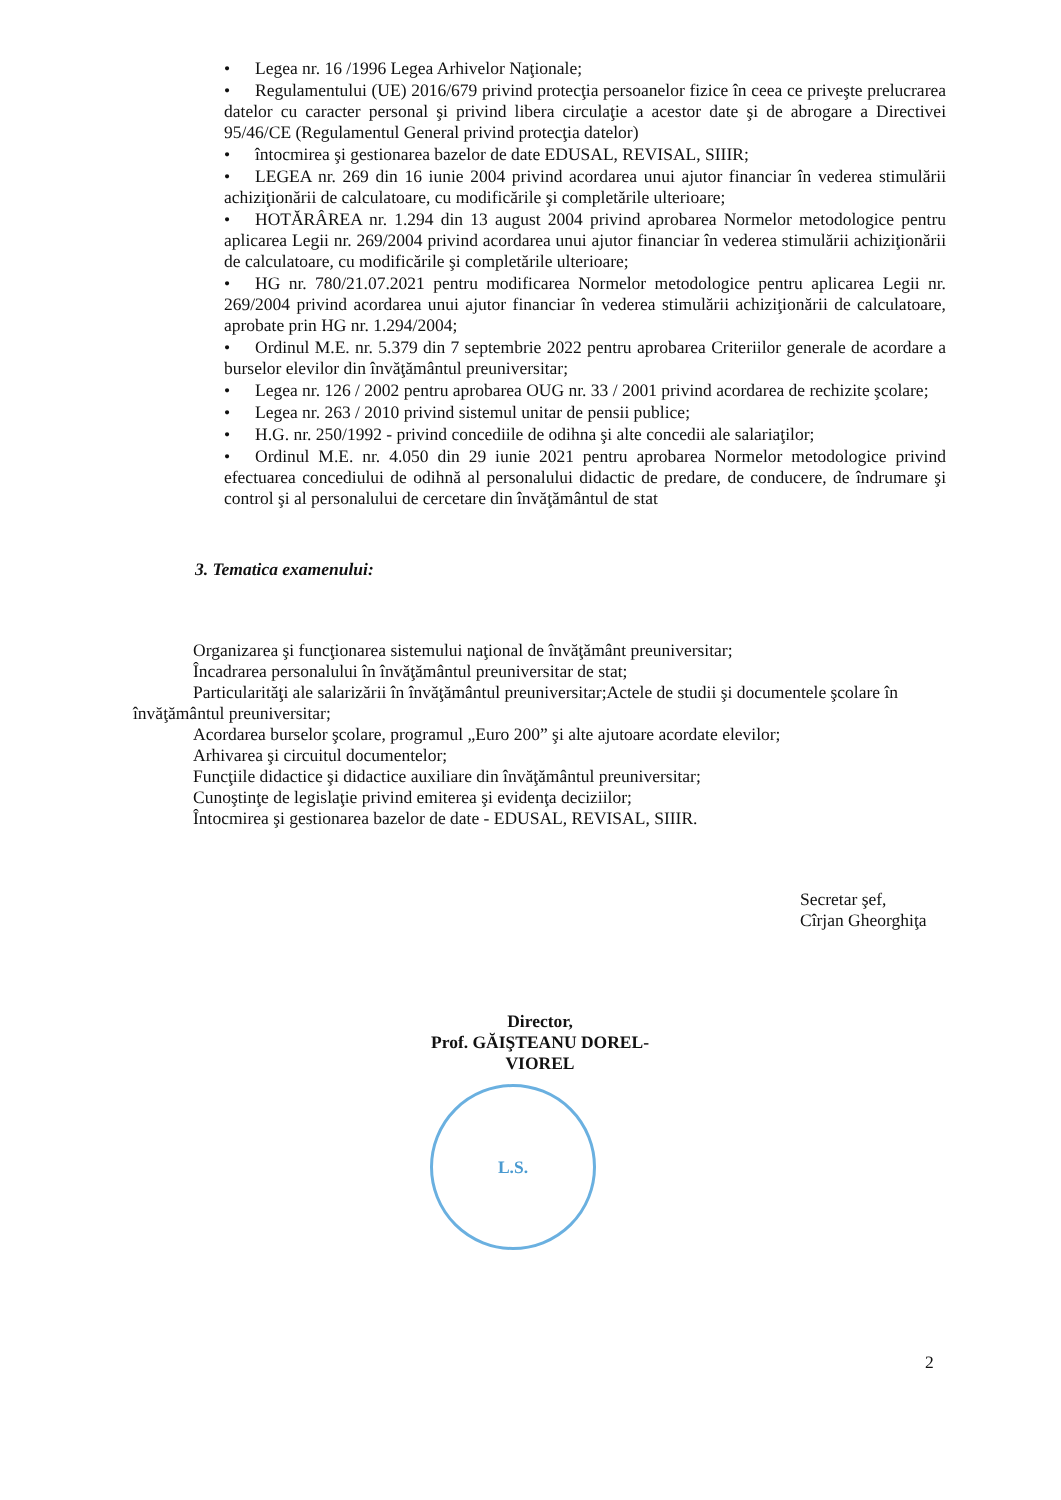• Legea nr. 16 /1996 Legea Arhivelor Naţionale;
• Regulamentului (UE) 2016/679 privind protecţia persoanelor fizice în ceea ce priveşte prelucrarea datelor cu caracter personal şi privind libera circulaţie a acestor date şi de abrogare a Directivei 95/46/CE (Regulamentul General privind protecţia datelor)
• întocmirea şi gestionarea bazelor de date EDUSAL, REVISAL, SIIIR;
• LEGEA nr. 269 din 16 iunie 2004 privind acordarea unui ajutor financiar în vederea stimulării achiziţionării de calculatoare, cu modificările şi completările ulterioare;
• HOTĂRÂREA nr. 1.294 din 13 august 2004 privind aprobarea Normelor metodologice pentru aplicarea Legii nr. 269/2004 privind acordarea unui ajutor financiar în vederea stimulării achiziţionării de calculatoare, cu modificările şi completările ulterioare;
• HG nr. 780/21.07.2021 pentru modificarea Normelor metodologice pentru aplicarea Legii nr. 269/2004 privind acordarea unui ajutor financiar în vederea stimulării achiziţionării de calculatoare, aprobate prin HG nr. 1.294/2004;
• Ordinul M.E. nr. 5.379 din 7 septembrie 2022 pentru aprobarea Criteriilor generale de acordare a burselor elevilor din învăţământul preuniversitar;
• Legea nr. 126 / 2002 pentru aprobarea OUG nr. 33 / 2001 privind acordarea de rechizite şcolare;
• Legea nr. 263 / 2010 privind sistemul unitar de pensii publice;
• H.G. nr. 250/1992 - privind concediile de odihna şi alte concedii ale salariaţilor;
• Ordinul M.E. nr. 4.050 din 29 iunie 2021 pentru aprobarea Normelor metodologice privind efectuarea concediului de odihnă al personalului didactic de predare, de conducere, de îndrumare şi control şi al personalului de cercetare din învăţământul de stat
3. Tematica examenului:
Organizarea şi funcţionarea sistemului naţional de învăţământ preuniversitar;
Încadrarea personalului în învăţământul preuniversitar de stat;
Particularităţi ale salarizării în învăţământul preuniversitar;Actele de studii şi documentele şcolare în învăţământul preuniversitar;
Acordarea burselor şcolare, programul „Euro 200” şi alte ajutoare acordate elevilor;
Arhivarea şi circuitul documentelor;
Funcţiile didactice şi didactice auxiliare din învăţământul preuniversitar;
Cunoştinţe de legislaţie privind emiterea şi evidenţa deciziilor;
Întocmirea şi gestionarea bazelor de date - EDUSAL, REVISAL, SIIIR.
Secretar şef,
Cîrjan Gheorghiţa
Director,
Prof. GĂIŞTEANU DOREL-VIOREL
L.S.
2